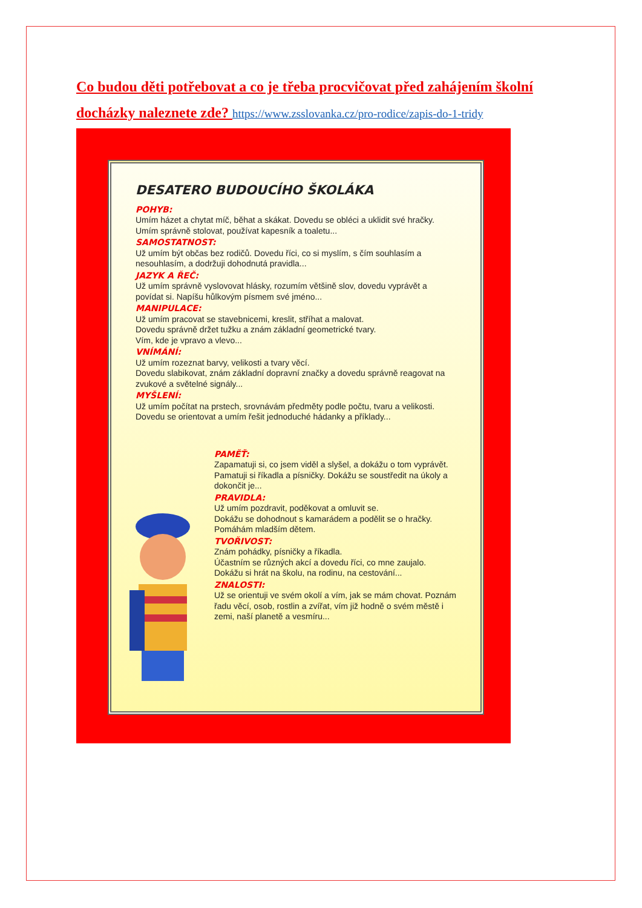Co budou děti potřebovat a co je třeba procvičovat před zahájením školní docházky naleznete zde? https://www.zsslovanka.cz/pro-rodice/zapis-do-1-tridy
DESATERO BUDOUCÍHO ŠKOLÁKA
POHYB:
Umím házet a chytat míč, běhat a skákat. Dovedu se obléci a uklidit své hračky. Umím správně stolovat, používat kapesník a toaletu...
SAMOSTATNOST:
Už umím být občas bez rodičů. Dovedu říci, co si myslím, s čím souhlasím a nesouhlasím, a dodržuji dohodnutá pravidla...
JAZYK A ŘEČ:
Už umím správně vyslovovat hlásky, rozumím většině slov, dovedu vyprávět a povídat si. Napíšu hůlkovým písmem své jméno...
MANIPULACE:
Už umím pracovat se stavebnicemi, kreslit, stříhat a malovat.
Dovedu správně držet tužku a znám základní geometrické tvary.
Vím, kde je vpravo a vlevo...
VNÍMÁNÍ:
Už umím rozeznat barvy, velikosti a tvary věcí.
Dovedu slabikovat, znám základní dopravní značky a dovedu správně reagovat na zvukové a světelné signály...
MYŠLENÍ:
Už umím počítat na prstech, srovnávám předměty podle počtu, tvaru a velikosti.
Dovedu se orientovat a umím řešit jednoduché hádanky a příklady...
PAMĚŤ:
Zapamatuji si, co jsem viděl a slyšel, a dokážu o tom vyprávět. Pamatuji si říkadla a písničky. Dokážu se soustředit na úkoly a dokončit je...
PRAVIDLA:
Už umím pozdravit, poděkovat a omluvit se.
Dokážu se dohodnout s kamarádem a podělit se o hračky. Pomáhám mladším dětem.
TVOŘIVOST:
Znám pohádky, písničky a říkadla.
Účastním se různých akcí a dovedu říci, co mne zaujalo.
Dokážu si hrát na školu, na rodinu, na cestování...
ZNALOSTI:
Už se orientuji ve svém okolí a vím, jak se mám chovat. Poznám řadu věcí, osob, rostlin a zvířat, vím již hodně o svém městě i zemi, naší planetě a vesmíru...